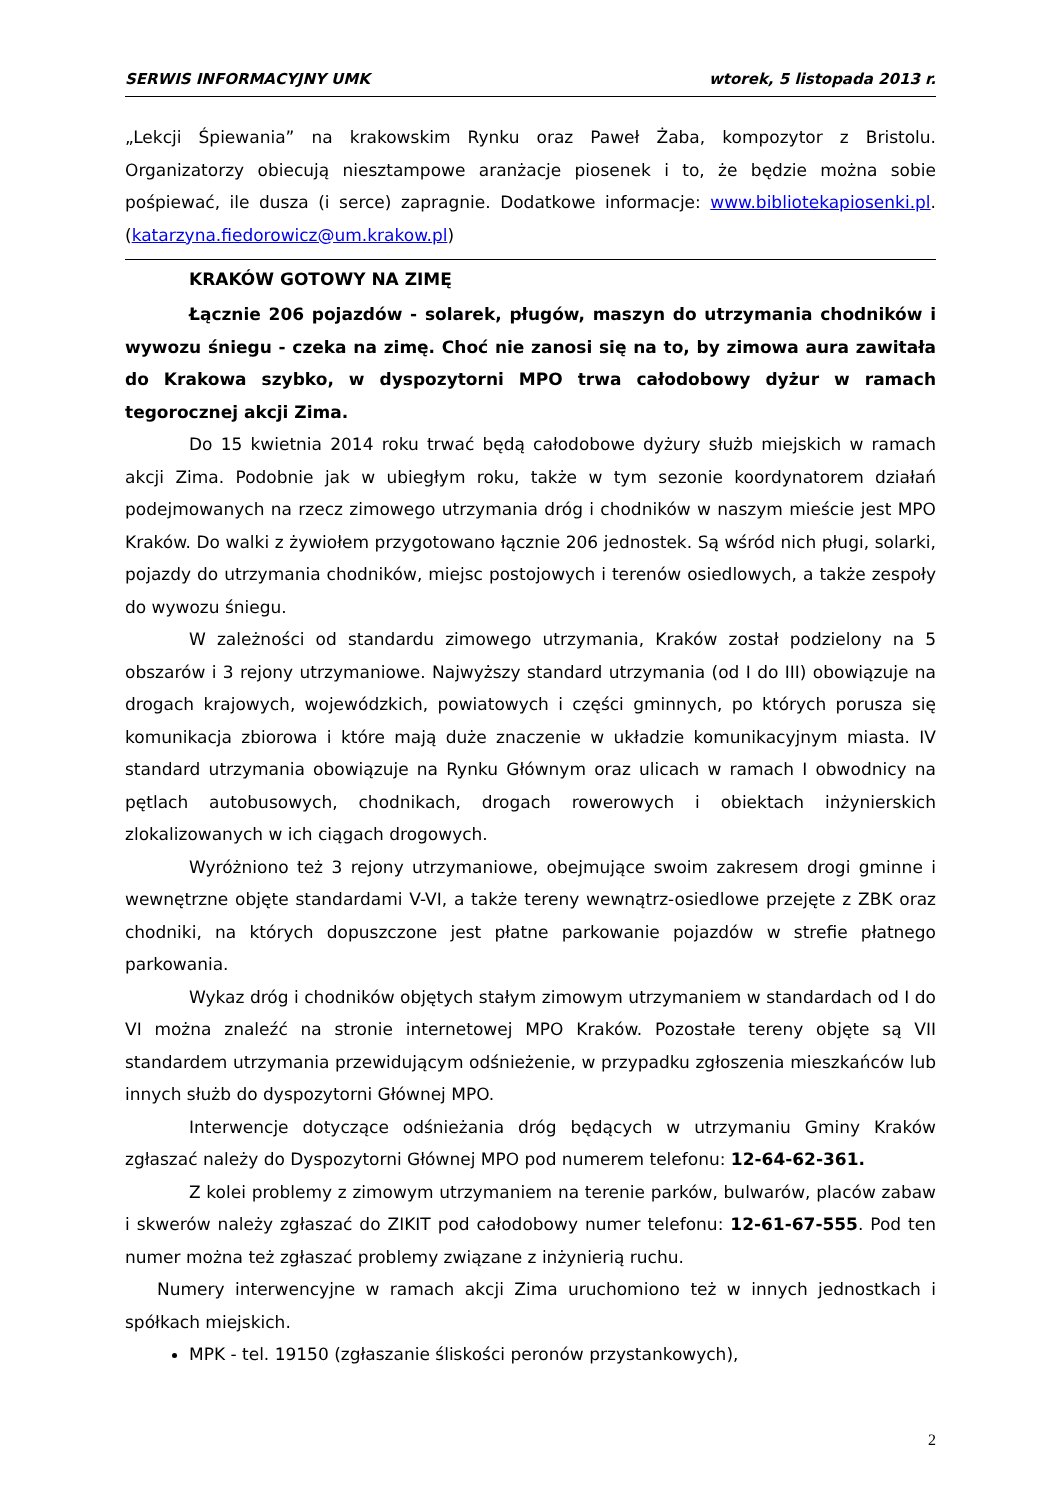SERWIS INFORMACYJNY UMK wtorek, 5 listopada 2013 r.
„Lekcji Śpiewania” na krakowskim Rynku oraz Paweł Żaba, kompozytor z Bristolu. Organizatorzy obiecują niesztampowe aranżacje piosenek i to, że będzie można sobie pośpiewać, ile dusza (i serce) zapragnie. Dodatkowe informacje: www.bibliotekapiosenki.pl. (katarzyna.fiedorowicz@um.krakow.pl)
KRAKÓW GOTOWY NA ZIMĘ
Łącznie 206 pojazdów - solarek, pługów, maszyn do utrzymania chodników i wywozu śniegu - czeka na zimę. Choć nie zanosi się na to, by zimowa aura zawitała do Krakowa szybko, w dyspozytorni MPO trwa całodobowy dyżur w ramach tegorocznej akcji Zima.
Do 15 kwietnia 2014 roku trwać będą całodobowe dyżury służb miejskich w ramach akcji Zima. Podobnie jak w ubiegłym roku, także w tym sezonie koordynatorem działań podejmowanych na rzecz zimowego utrzymania dróg i chodników w naszym mieście jest MPO Kraków. Do walki z żywiołem przygotowano łącznie 206 jednostek. Są wśród nich pługi, solarki, pojazdy do utrzymania chodników, miejsc postojowych i terenów osiedlowych, a także zespoły do wywozu śniegu.
W zależności od standardu zimowego utrzymania, Kraków został podzielony na 5 obszarów i 3 rejony utrzymaniowe. Najwyższy standard utrzymania (od I do III) obowiązuje na drogach krajowych, wojewódzkich, powiatowych i części gminnych, po których porusza się komunikacja zbiorowa i które mają duże znaczenie w układzie komunikacyjnym miasta. IV standard utrzymania obowiązuje na Rynku Głównym oraz ulicach w ramach I obwodnicy na pętlach autobusowych, chodnikach, drogach rowerowych i obiektach inżynierskich zlokalizowanych w ich ciągach drogowych.
Wyróżniono też 3 rejony utrzymaniowe, obejmujące swoim zakresem drogi gminne i wewnętrzne objęte standardami V-VI, a także tereny wewnątrz-osiedlowe przejęte z ZBK oraz chodniki, na których dopuszczone jest płatne parkowanie pojazdów w strefie płatnego parkowania.
Wykaz dróg i chodników objętych stałym zimowym utrzymaniem w standardach od I do VI można znaleźć na stronie internetowej MPO Kraków. Pozostałe tereny objęte są VII standardem utrzymania przewidującym odśnieżenie, w przypadku zgłoszenia mieszkańców lub innych służb do dyspozytorni Głównej MPO.
Interwencje dotyczące odśnieżania dróg będących w utrzymaniu Gminy Kraków zgłaszać należy do Dyspozytorni Głównej MPO pod numerem telefonu: 12-64-62-361.
Z kolei problemy z zimowym utrzymaniem na terenie parków, bulwarów, placów zabaw i skwerów należy zgłaszać do ZIKIT pod całodobowy numer telefonu: 12-61-67-555. Pod ten numer można też zgłaszać problemy związane z inżynierią ruchu.
Numery interwencyjne w ramach akcji Zima uruchomiono też w innych jednostkach i spółkach miejskich.
MPK - tel. 19150 (zgłaszanie śliskości peronów przystankowych),
2